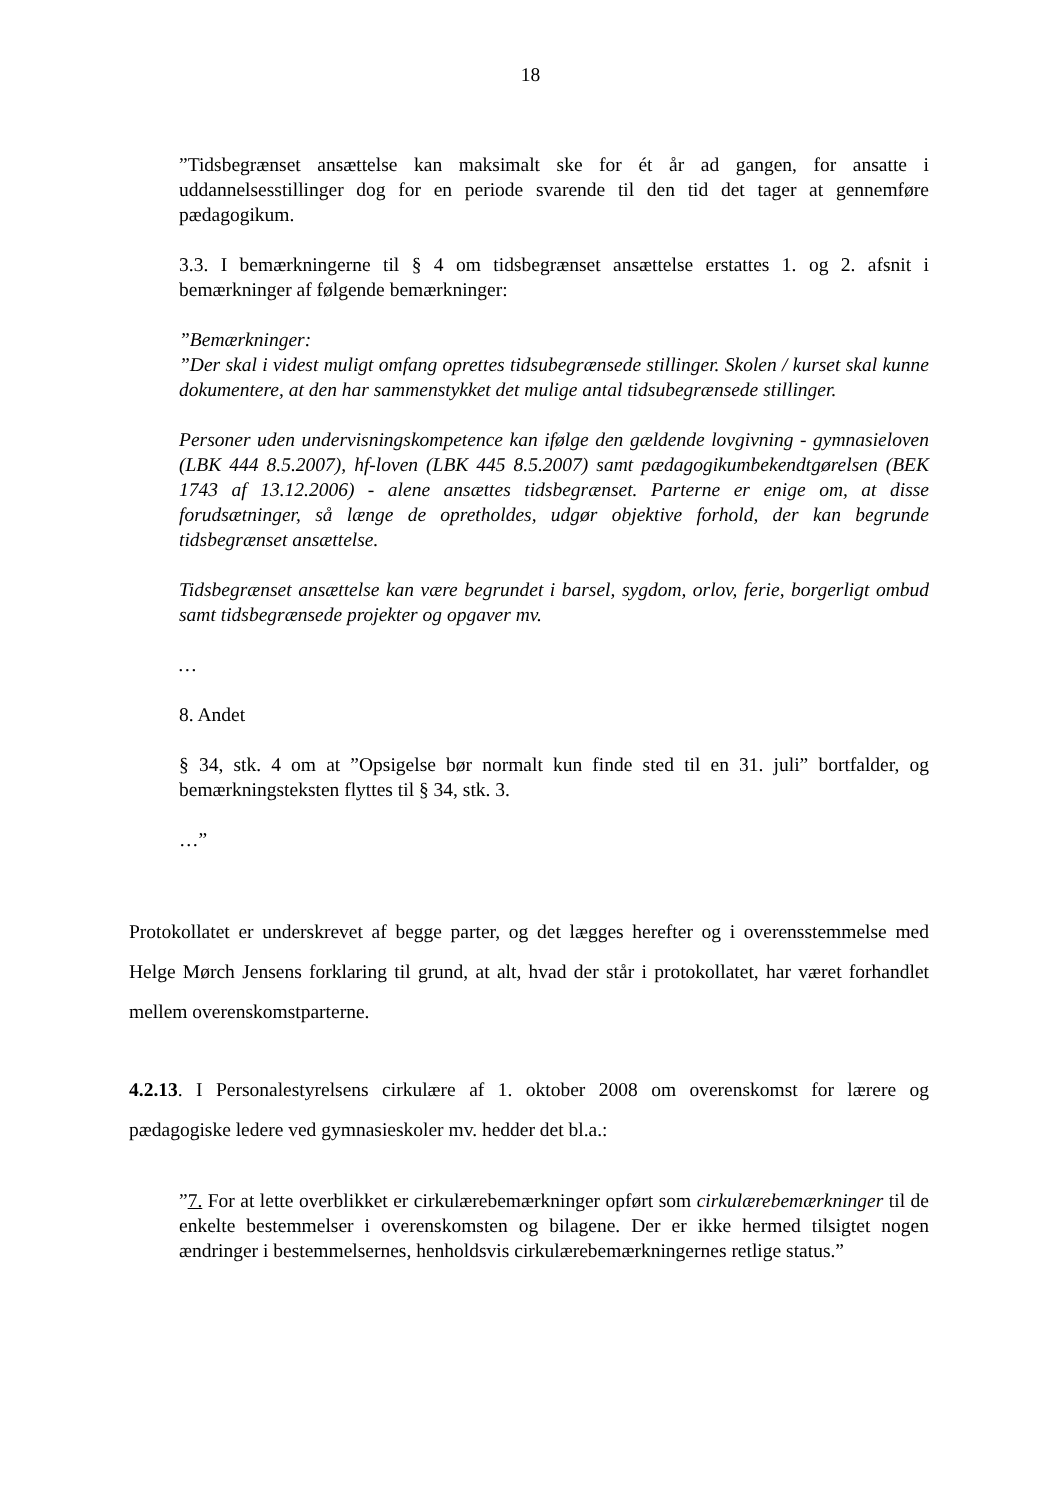18
”Tidsbegrænset ansættelse kan maksimalt ske for ét år ad gangen, for ansatte i uddannelsesstillinger dog for en periode svarende til den tid det tager at gennemføre pædagogikum.
3.3. I bemærkningerne til § 4 om tidsbegrænset ansættelse erstattes 1. og 2. afsnit i bemærkninger af følgende bemærkninger:
”Bemærkninger:
”Der skal i videst muligt omfang oprettes tidsubegrænsede stillinger. Skolen / kurset skal kunne dokumentere, at den har sammenstykket det mulige antal tidsubegrænsede stillinger.
Personer uden undervisningskompetence kan ifølge den gældende lovgivning - gymnasieloven (LBK 444 8.5.2007), hf-loven (LBK 445 8.5.2007) samt pædagogikumbekendtgørelsen (BEK 1743 af 13.12.2006) - alene ansættes tidsbegrænset. Parterne er enige om, at disse forudsætninger, så længe de opretholdes, udgør objektive forhold, der kan begrunde tidsbegrænset ansættelse.
Tidsbegrænset ansættelse kan være begrundet i barsel, sygdom, orlov, ferie, borgerligt ombud samt tidsbegrænsede projekter og opgaver mv.
…
8. Andet
§ 34, stk. 4 om at ”Opsigelse bør normalt kun finde sted til en 31. juli” bortfalder, og bemærkningsteksten flyttes til § 34, stk. 3.
…”
Protokollatet er underskrevet af begge parter, og det lægges herefter og i overensstemmelse med Helge Mørch Jensens forklaring til grund, at alt, hvad der står i protokollatet, har været forhandlet mellem overenskomstparterne.
4.2.13. I Personalestyrelsens cirkulære af 1. oktober 2008 om overenskomst for lærere og pædagogiske ledere ved gymnasieskoler mv. hedder det bl.a.:
”7. For at lette overblikket er cirkulærebemærkninger opført som cirkulærebemærkninger til de enkelte bestemmelser i overenskomsten og bilagene. Der er ikke hermed tilsigtet nogen ændringer i bestemmelsernes, henholdsvis cirkulærebemærkningernes retlige status.”